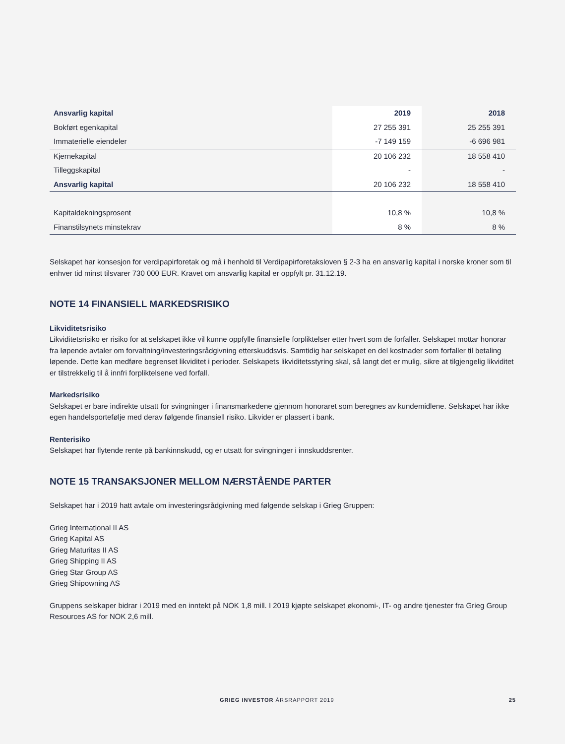| Ansvarlig kapital | 2019 | 2018 |
| --- | --- | --- |
| Bokført egenkapital | 27 255 391 | 25 255 391 |
| Immaterielle eiendeler | -7 149 159 | -6 696 981 |
| Kjernekapital | 20 106 232 | 18 558 410 |
| Tilleggskapital | - | - |
| Ansvarlig kapital | 20 106 232 | 18 558 410 |
| Kapitaldekningsprosent | 10,8 % | 10,8 % |
| Finanstilsynets minstekrav | 8 % | 8 % |
Selskapet har konsesjon for verdipapirforetak og må i henhold til Verdipapirforetaksloven § 2-3 ha en ansvarlig kapital i norske kroner som til enhver tid minst tilsvarer 730 000 EUR. Kravet om ansvarlig kapital er oppfylt pr. 31.12.19.
NOTE 14 FINANSIELL MARKEDSRISIKO
Likviditetsrisiko
Likviditetsrisiko er risiko for at selskapet ikke vil kunne oppfylle finansielle forpliktelser etter hvert som de forfaller. Selskapet mottar honorar fra løpende avtaler om forvaltning/investeringsrådgivning etterskuddsvis. Samtidig har selskapet en del kostnader som forfaller til betaling løpende. Dette kan medføre begrenset likviditet i perioder. Selskapets likviditetsstyring skal, så langt det er mulig, sikre at tilgjengelig likviditet er tilstrekkelig til å innfri forpliktelsene ved forfall.
Markedsrisiko
Selskapet er bare indirekte utsatt for svingninger i finansmarkedene gjennom honoraret som beregnes av kundemidlene. Selskapet har ikke egen handelsportefølje med derav følgende finansiell risiko. Likvider er plassert i bank.
Renterisiko
Selskapet har flytende rente på bankinnskudd, og er utsatt for svingninger i innskuddsrenter.
NOTE 15 TRANSAKSJONER MELLOM NÆRSTÅENDE PARTER
Selskapet har i 2019 hatt avtale om investeringsrådgivning med følgende selskap i Grieg Gruppen:
Grieg International II AS
Grieg Kapital AS
Grieg Maturitas II AS
Grieg Shipping II AS
Grieg Star Group AS
Grieg Shipowning AS
Gruppens selskaper bidrar i 2019 med en inntekt på NOK 1,8 mill. I 2019 kjøpte selskapet økonomi-, IT- og andre tjenester fra Grieg Group Resources AS for NOK 2,6 mill.
GRIEG INVESTOR ÅRSRAPPORT 2019 25